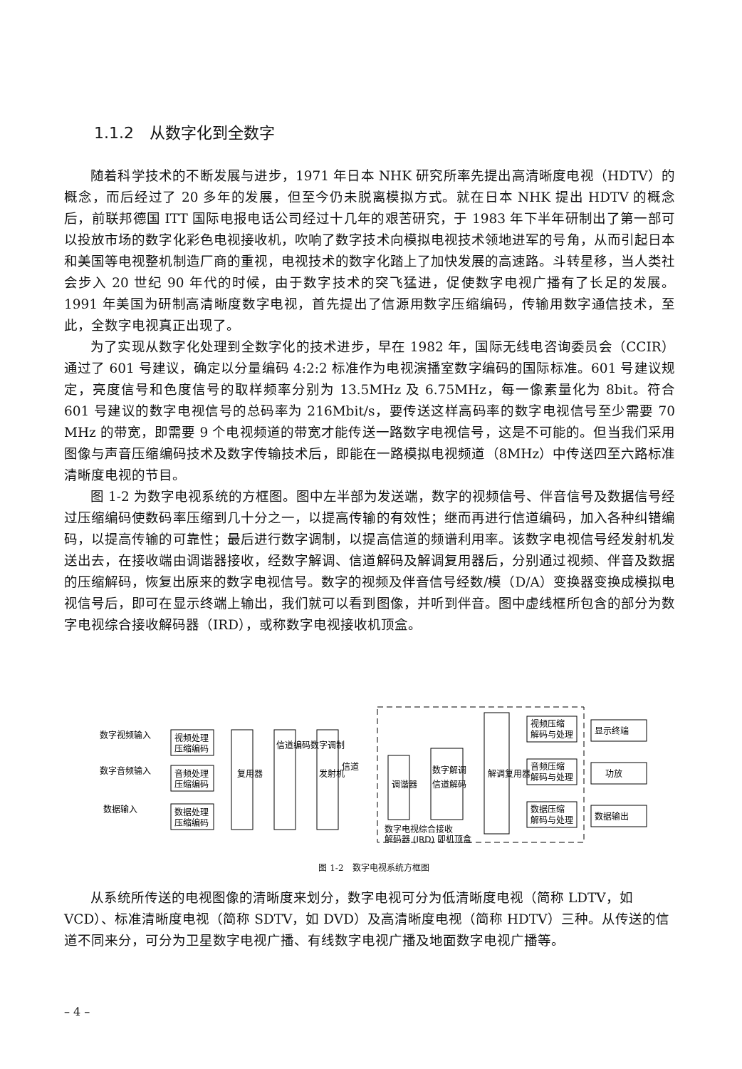1.1.2　从数字化到全数字
随着科学技术的不断发展与进步，1971 年日本 NHK 研究所率先提出高清晰度电视（HDTV）的概念，而后经过了 20 多年的发展，但至今仍未脱离模拟方式。就在日本 NHK 提出 HDTV 的概念后，前联邦德国 ITT 国际电报电话公司经过十几年的艰苦研究，于 1983 年下半年研制出了第一部可以投放市场的数字化彩色电视接收机，吹响了数字技术向模拟电视技术领地进军的号角，从而引起日本和美国等电视整机制造厂商的重视，电视技术的数字化踏上了加快发展的高速路。斗转星移，当人类社会步入 20 世纪 90 年代的时候，由于数字技术的突飞猛进，促使数字电视广播有了长足的发展。1991 年美国为研制高清晰度数字电视，首先提出了信源用数字压缩编码，传输用数字通信技术，至此，全数字电视真正出现了。
为了实现从数字化处理到全数字化的技术进步，早在 1982 年，国际无线电咨询委员会（CCIR）通过了 601 号建议，确定以分量编码 4:2:2 标准作为电视演播室数字编码的国际标准。601 号建议规定，亮度信号和色度信号的取样频率分别为 13.5MHz 及 6.75MHz，每一像素量化为 8bit。符合 601 号建议的数字电视信号的总码率为 216Mbit/s，要传送这样高码率的数字电视信号至少需要 70 MHz 的带宽，即需要 9 个电视频道的带宽才能传送一路数字电视信号，这是不可能的。但当我们采用图像与声音压缩编码技术及数字传输技术后，即能在一路模拟电视频道（8MHz）中传送四至六路标准清晰度电视的节目。
图 1-2 为数字电视系统的方框图。图中左半部为发送端，数字的视频信号、伴音信号及数据信号经过压缩编码使数码率压缩到几十分之一，以提高传输的有效性；继而再进行信道编码，加入各种纠错编码，以提高传输的可靠性；最后进行数字调制，以提高信道的频谱利用率。该数字电视信号经发射机发送出去，在接收端由调谐器接收，经数字解调、信道解码及解调复用器后，分别通过视频、伴音及数据的压缩解码，恢复出原来的数字电视信号。数字的视频及伴音信号经数/模（D/A）变换器变换成模拟电视信号后，即可在显示终端上输出，我们就可以看到图像，并听到伴音。图中虚线框所包含的部分为数字电视综合接收解码器（IRD），或称数字电视接收机顶盒。
数字视频输入
数字音频输入
数据输入
视频处理
压缩编码
音频处理
压缩编码
数据处理
压缩编码
复用器
信道编码数字调制
发射机
信道
调谐器
数字解调
信道解码
解调复用器
视频压缩
解码与处理
音频压缩
解码与处理
数据压缩
解码与处理
显示终端
功放
数据输出
数字电视综合接收
解码器 (IRD) 即机顶盒
图 1-2　数字电视系统方框图
从系统所传送的电视图像的清晰度来划分，数字电视可分为低清晰度电视（简称 LDTV，如 VCD）、标准清晰度电视（简称 SDTV，如 DVD）及高清晰度电视（简称 HDTV）三种。从传送的信道不同来分，可分为卫星数字电视广播、有线数字电视广播及地面数字电视广播等。
– 4 –